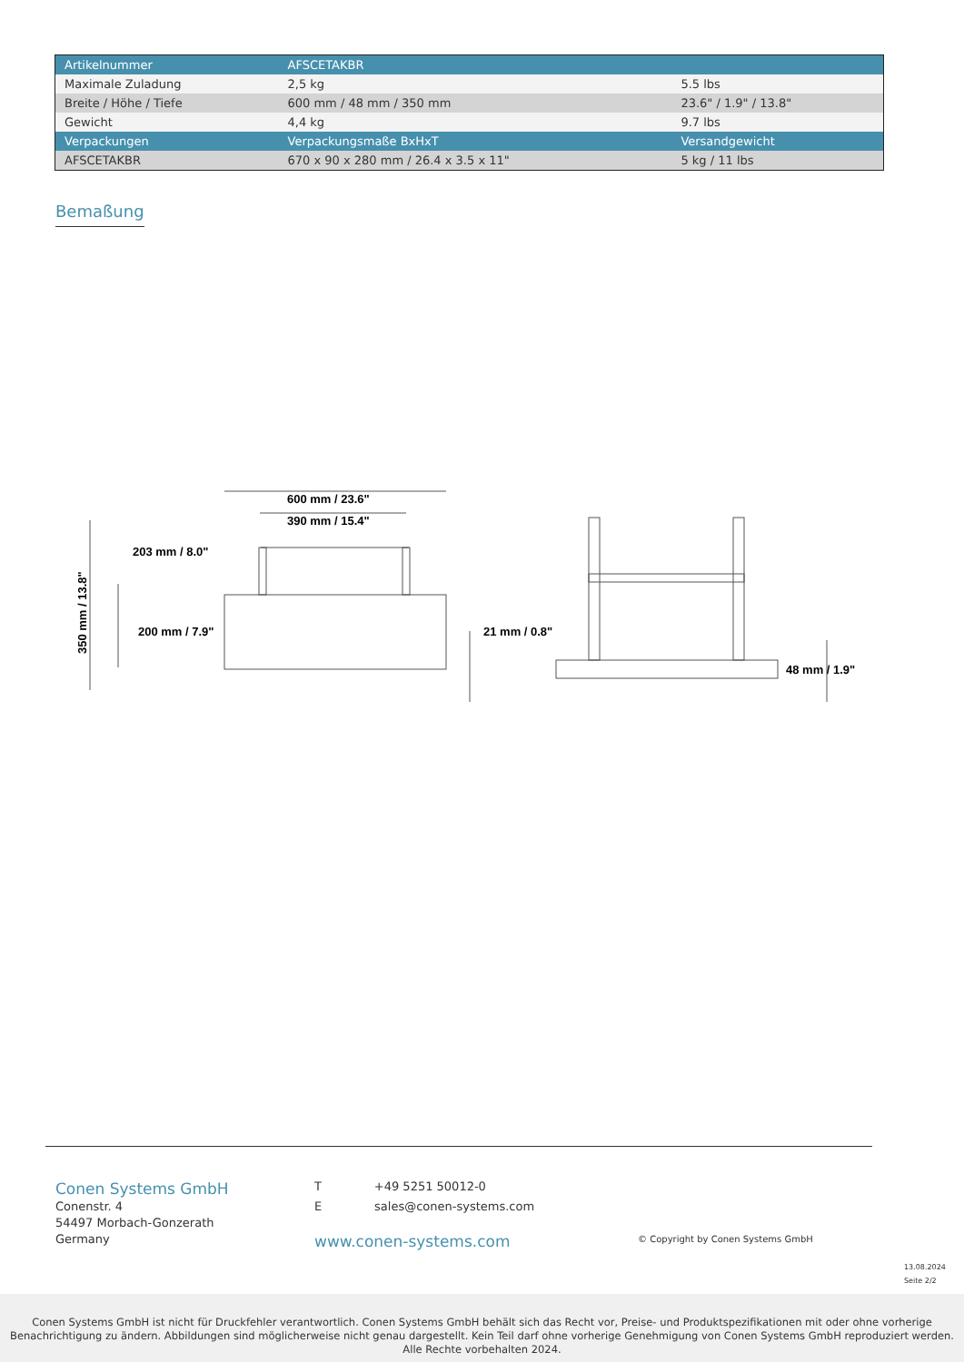| Artikelnummer | AFSCETAKBR | |
| --- | --- | --- |
| Maximale Zuladung | 2,5 kg | 5.5 lbs |
| Breite / Höhe / Tiefe | 600 mm / 48 mm / 350 mm | 23.6" / 1.9" / 13.8" |
| Gewicht | 4,4 kg | 9.7 lbs |
| Verpackungen | Verpackungsmaße BxHxT | Versandgewicht |
| AFSCETAKBR | 670 x 90 x 280 mm / 26.4 x 3.5 x 11" | 5 kg / 11 lbs |
Bemaßung
600 mm / 23.6"
390 mm / 15.4"
203 mm / 8.0"
200 mm / 7.9"
350 mm / 13.8"
21 mm / 0.8"
48 mm / 1.9"
Conen Systems GmbH
Conenstr. 4
54497 Morbach-Gonzerath
Germany
T +49 5251 50012-0
E sales@conen-systems.com
www.conen-systems.com
© Copyright by Conen Systems GmbH
13.08.2024
Seite 2/2
Conen Systems GmbH ist nicht für Druckfehler verantwortlich. Conen Systems GmbH behält sich das Recht vor, Preise- und Produktspezifikationen mit oder ohne vorherige Benachrichtigung zu ändern. Abbildungen sind möglicherweise nicht genau dargestellt. Kein Teil darf ohne vorherige Genehmigung von Conen Systems GmbH reproduziert werden. Alle Rechte vorbehalten 2024.